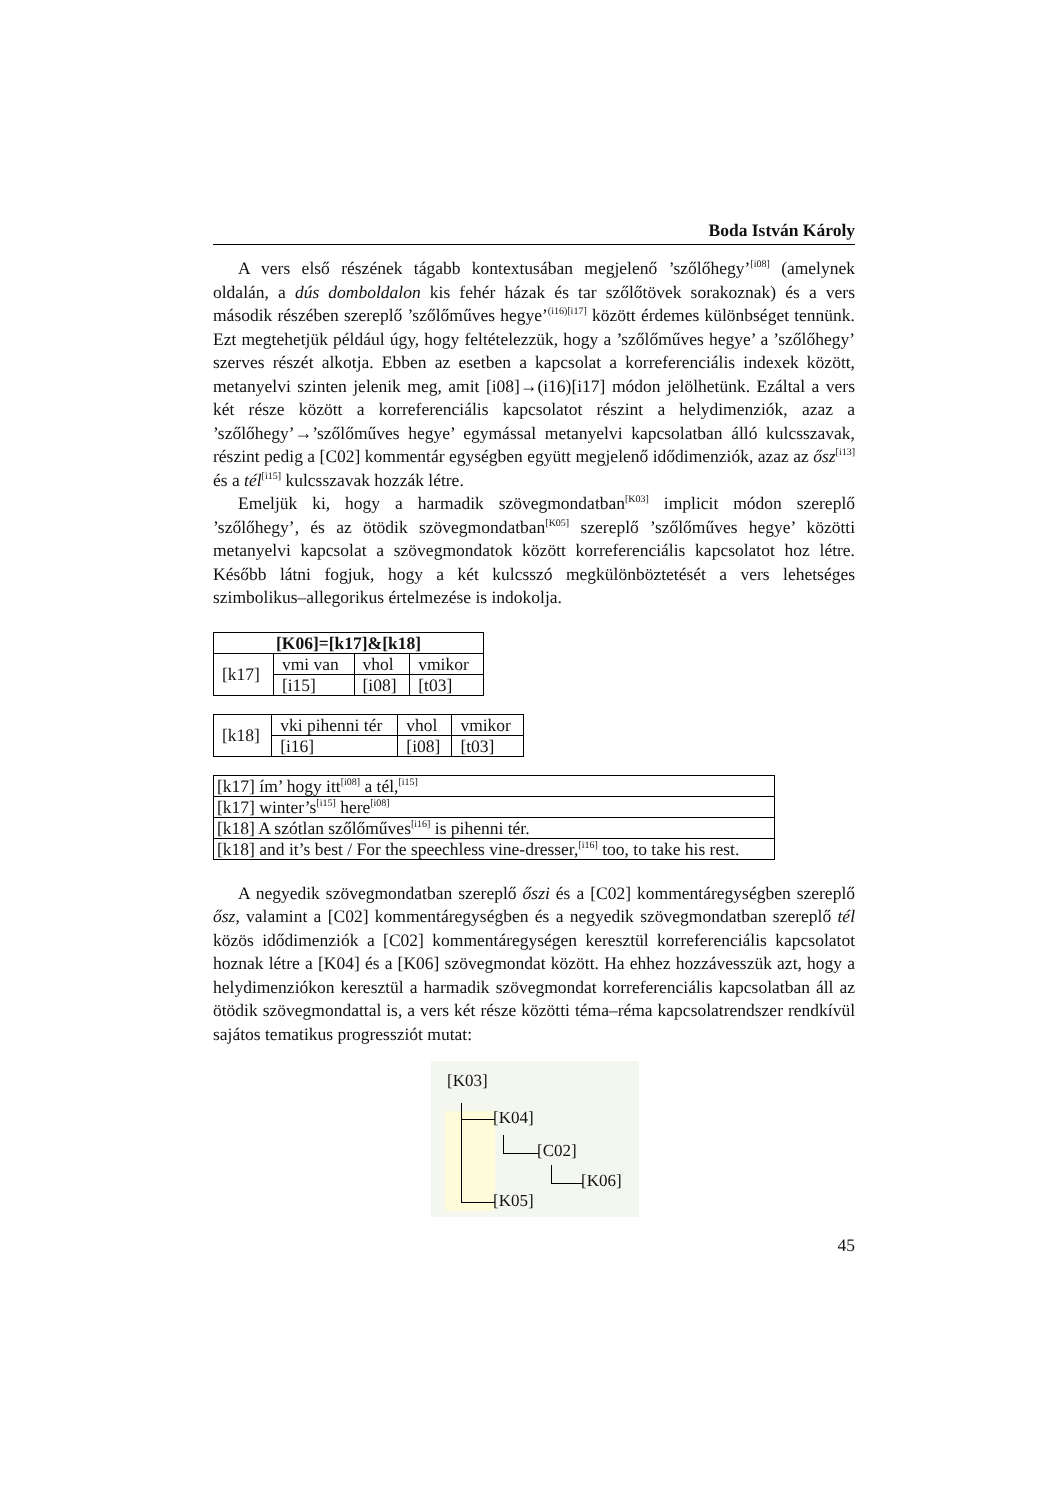Boda István Károly
A vers első részének tágabb kontextusában megjelenő ’szőlőhegy’<sup>[i08]</sup> (amelynek oldalán, a dús domboldalon kis fehér házak és tar szőlőtövek sorakoznak) és a vers második részében szereplő ’szőlőműves hegye’<sup>(i16)[i17]</sup> között érdemes különbséget tennünk. Ezt megtehetjük például úgy, hogy feltételezzük, hogy a ’szőlőműves hegye’ a ’szőlőhegy’ szerves részét alkotja. Ebben az esetben a kapcsolat a korreferenciális indexek között, metanyelvi szinten jelenik meg, amit [i08]→(i16)[i17] módon jelölhetünk. Ezáltal a vers két része között a korreferenciális kapcsolatot részint a helydimenziók, azaz a ’szőlőhegy’→’szőlőműves hegye’ egymással metanyelvi kapcsolatban álló kulcsszavak, részint pedig a [C02] kommentár egységben együtt megjelenő idődimenziók, azaz az ősz<sup>[i13]</sup> és a tél<sup>[i15]</sup> kulcsszavak hozzák létre.
Emeljük ki, hogy a harmadik szövegmondatban<sup>[K03]</sup> implicit módon szereplő ’szőlőhegy’, és az ötödik szövegmondatban<sup>[K05]</sup> szereplő ’szőlőműves hegye’ közötti metanyelvi kapcsolat a szövegmondatok között korreferenciális kapcsolatot hoz létre. Később látni fogjuk, hogy a két kulcsszó megkülönböztetését a vers lehetséges szimbolikus–allegorikus értelmezése is indokolja.
| [K06]=[k17]&[k18] | | | |
| --- | --- | --- | --- |
| [k17] | vmi van | vhol | vmikor |
| | [i15] | [i08] | [t03] |
| [k18] | vki pihenni tér | vhol | vmikor |
| | [i16] | [i08] | [t03] |
| [k17] ím’ hogy itt<sup>[i08]</sup> a tél,<sup>[i15]</sup> |
| [k17] winter’s<sup>[i15]</sup> here<sup>[i08]</sup> |
| [k18] A szótlan szőlőműves<sup>[i16]</sup> is pihenni tér. |
| [k18] and it’s best / For the speechless vine-dresser,<sup>[i16]</sup> too, to take his rest. |
A negyedik szövegmondatban szereplő őszi és a [C02] kommentáregységben szereplő ősz, valamint a [C02] kommentáregységben és a negyedik szövegmondatban szereplő tél közös idődimenziók a [C02] kommentáregységen keresztül korreferenciális kapcsolatot hoznak létre a [K04] és a [K06] szövegmondat között. Ha ehhez hozzávesszük azt, hogy a helydimenziókon keresztül a harmadik szövegmondat korreferenciális kapcsolatban áll az ötödik szövegmondattal is, a vers két része közötti téma–réma kapcsolatrendszer rendkívül sajátos tematikus progressziót mutat:
[K03]
[K04]
[C02]
[K06]
[K05]
45